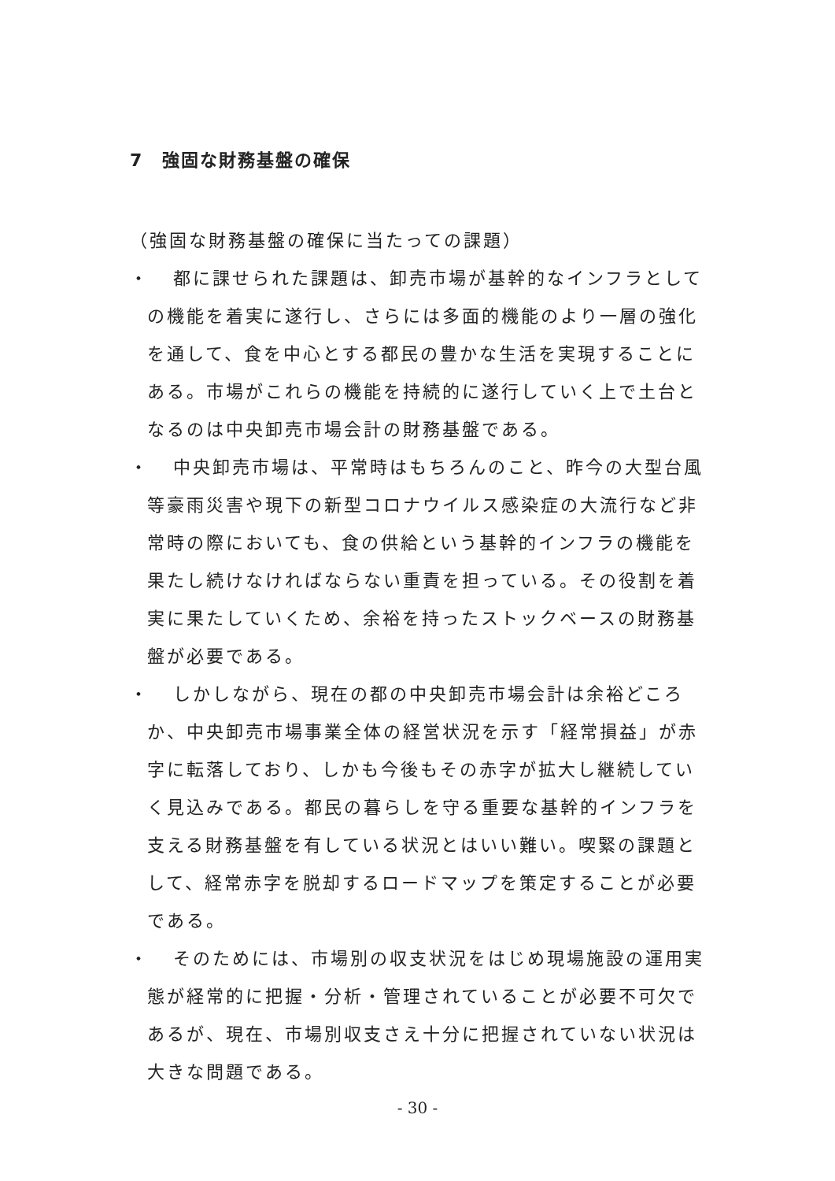7　強固な財務基盤の確保
（強固な財務基盤の確保に当たっての課題）
・
都に課せられた課題は、卸売市場が基幹的なインフラとしての機能を着実に遂行し、さらには多面的機能のより一層の強化を通して、食を中心とする都民の豊かな生活を実現することにある。市場がこれらの機能を持続的に遂行していく上で土台となるのは中央卸売市場会計の財務基盤である。
・
中央卸売市場は、平常時はもちろんのこと、昨今の大型台風等豪雨災害や現下の新型コロナウイルス感染症の大流行など非常時の際においても、食の供給という基幹的インフラの機能を果たし続けなければならない重責を担っている。その役割を着実に果たしていくため、余裕を持ったストックベースの財務基盤が必要である。
・
しかしながら、現在の都の中央卸売市場会計は余裕どころか、中央卸売市場事業全体の経営状況を示す「経常損益」が赤字に転落しており、しかも今後もその赤字が拡大し継続していく見込みである。都民の暮らしを守る重要な基幹的インフラを支える財務基盤を有している状況とはいい難い。喫緊の課題として、経常赤字を脱却するロードマップを策定することが必要である。
・
そのためには、市場別の収支状況をはじめ現場施設の運用実態が経常的に把握・分析・管理されていることが必要不可欠であるが、現在、市場別収支さえ十分に把握されていない状況は大きな問題である。
- 30 -